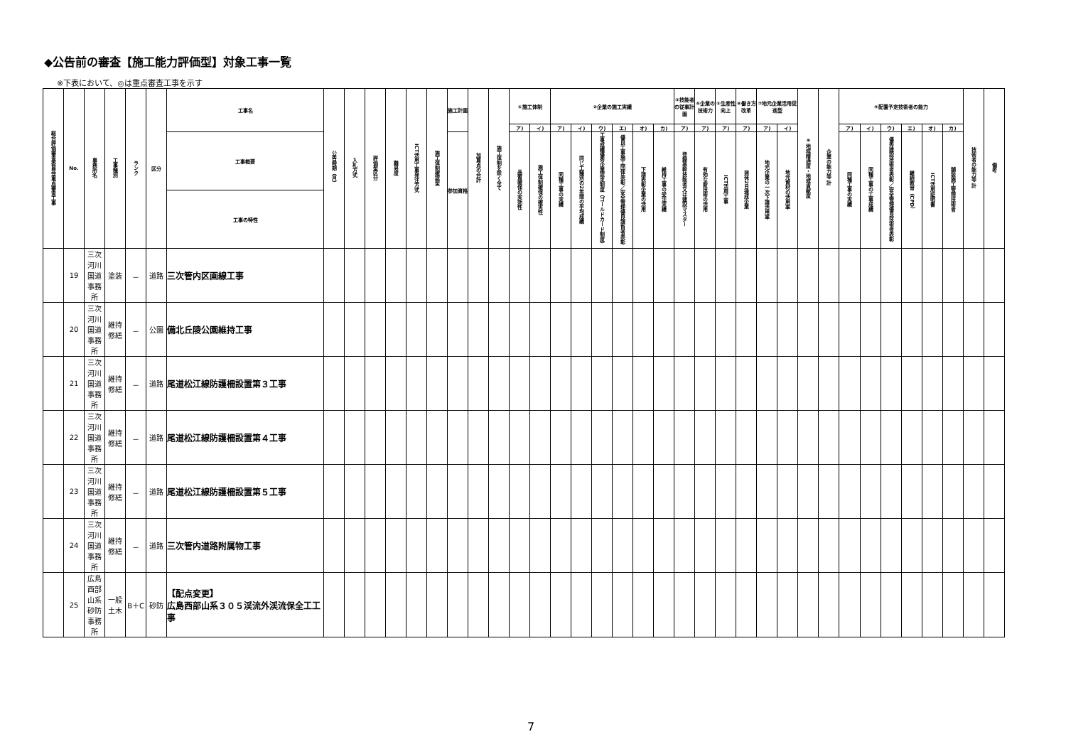◆公告前の審査【施工能力評価型】対象工事一覧
※下表において、◎は重点審査工事を示す
| 総合評価審査委員会重点審査工事 | No. | 事務所名 | 工事種別 | ランク | 区分 | 工事名 | 公告時期（月） | 入札方式 | 評価型区分 | 難易度 | ICT活用工事発注方式 | 施工体制確認型 | 施工計画 | 加算点の合計 | 施工体制を除く全て | ①施工体制 | | ②企業の施工実績 | | | | | | ③技能者の従事計画 | ④企業の技術力 | ⑤生産性向上 | ⑥働き方改革 | ⑦地元企業活用促進型 | | ⑧地域精通度・地域貢献度 | 企業の能力等 計 | ⑨配置予定技術者の能力 | | | | | | 技術者の能力等 計 | 備考 |
| --- | --- | --- | --- | --- | --- | --- | --- | --- | --- | --- | --- | --- | --- | --- | --- | --- | --- | --- | --- | --- | --- | --- | --- | --- | --- | --- | --- | --- | --- | --- | --- | --- | --- | --- | --- | --- | --- | --- | --- |
| | | | | | | | | | | | | | | | | ア) | イ) | ア) | イ) | ウ) | エ) | オ) | カ) | ア) | ア) | ア) | ア) | ア) | イ) | | | ア) | イ) | ウ) | エ) | オ) | カ) | | |
| | | | | | | 工事概要 | | | | | | | 参加資格 | | | 品質確保の実効性 | 施工体制確保の確実性 | 同種工事の実績 | 同じ工種別の2年間の平均成績 | 工事成績優秀企業認定制度（ゴールドカード制度） | 優良工事施工団体表彰／安全管理優良請負者表彰 | 下請表彰企業の活用 | 維持工事の受注実績 | 登録基幹技能者又は建設マスター | 有効な新技術の活用 | ICT活用工事 | 週休2日達成企業 | 地元企業の一次下請活用率 | 地元資材の活用率 | | | 同種工事の実績 | 同種工事の工事成績 | 優秀建設技術者表彰／安全管理優良技術者表彰 | 継続教育（CPD） | ICT活用証明書 | 舗装施工管理技術者 | | |
| | | | | | | 工事の特性 | | | | | | | | | | | | | | | | | | | | | | | | | | | | | | | | | |
| | 19 | 三次河川国道事務所 | 塗装 | － | 道路 | 三次管内区画線工事 | | | | | | | | | | | | | | | | | | | | | | | | | | | | | | | | | |
| | 20 | 三次河川国道事務所 | 維持修繕 | － | 公園 | 備北丘陵公園維持工事 | | | | | | | | | | | | | | | | | | | | | | | | | | | | | | | | | |
| | 21 | 三次河川国道事務所 | 維持修繕 | － | 道路 | 尾道松江線防護柵設置第３工事 | | | | | | | | | | | | | | | | | | | | | | | | | | | | | | | | | |
| | 22 | 三次河川国道事務所 | 維持修繕 | － | 道路 | 尾道松江線防護柵設置第４工事 | | | | | | | | | | | | | | | | | | | | | | | | | | | | | | | | | |
| | 23 | 三次河川国道事務所 | 維持修繕 | － | 道路 | 尾道松江線防護柵設置第５工事 | | | | | | | | | | | | | | | | | | | | | | | | | | | | | | | | | |
| | 24 | 三次河川国道事務所 | 維持修繕 | － | 道路 | 三次管内道路附属物工事 | | | | | | | | | | | | | | | | | | | | | | | | | | | | | | | | | |
| | 25 | 広島西部山系砂防事務所 | 一般土木 | B＋C | 砂防 | 【配点変更】 広島西部山系３０５渓流外渓流保全工工事 | | | | | | | | | | | | | | | | | | | | | | | | | | | | | | | | | |
7